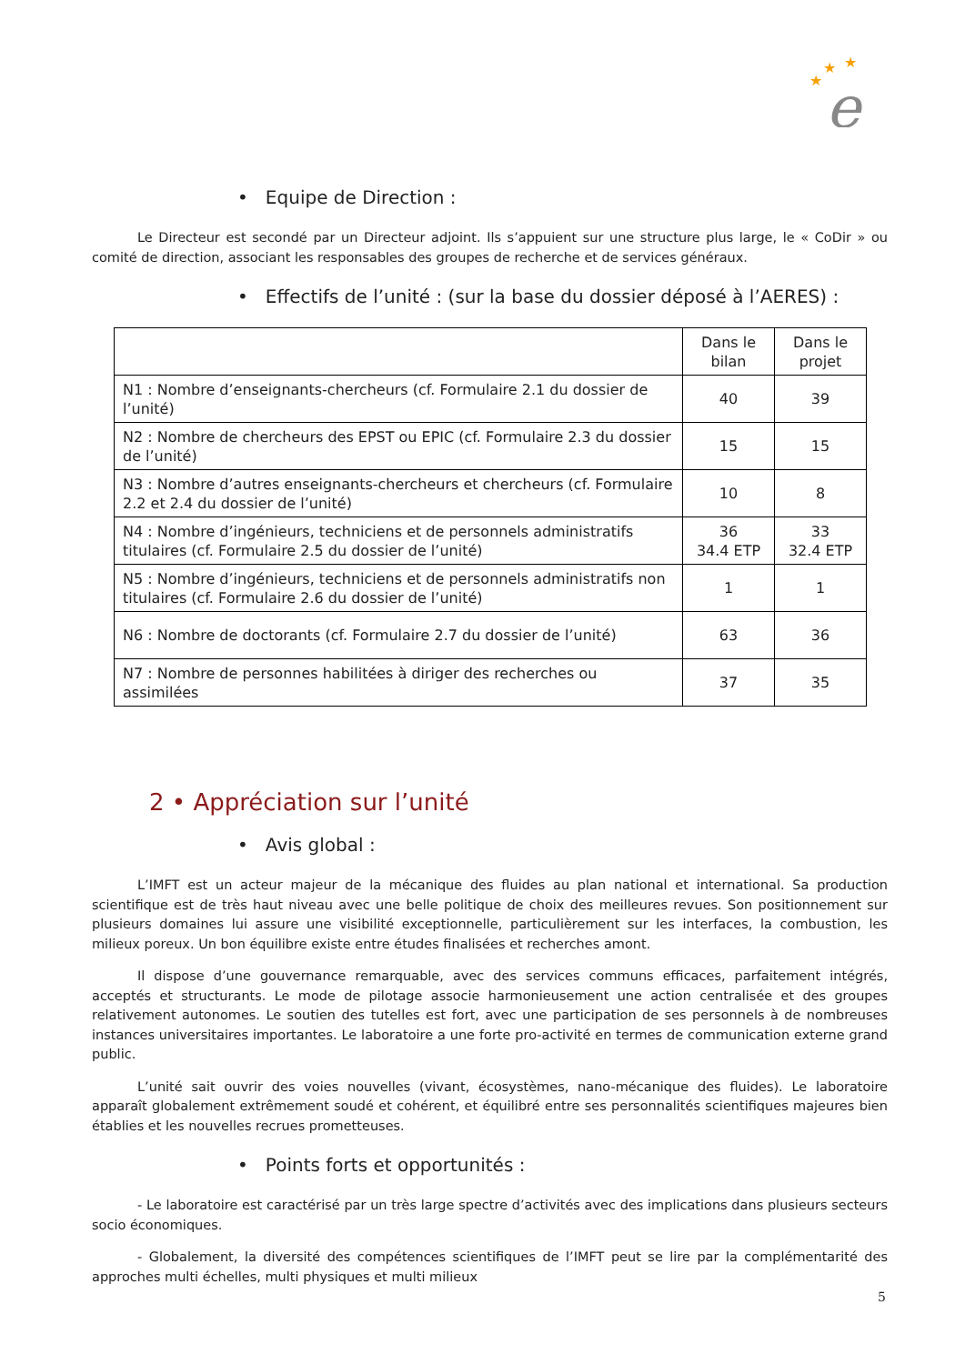★
★
★
e
• Equipe de Direction :
Le Directeur est secondé par un Directeur adjoint. Ils s’appuient sur une structure plus large, le « CoDir » ou comité de direction, associant les responsables des groupes de recherche et de services généraux.
• Effectifs de l’unité : (sur la base du dossier déposé à l’AERES) :
| | Dans le bilan | Dans le projet |
| N1 : Nombre d’enseignants-chercheurs (cf. Formulaire 2.1 du dossier de l’unité) | 40 | 39 |
| N2 : Nombre de chercheurs des EPST ou EPIC (cf. Formulaire 2.3 du dossier de l’unité) | 15 | 15 |
| N3 : Nombre d’autres enseignants-chercheurs et chercheurs (cf. Formulaire 2.2 et 2.4 du dossier de l’unité) | 10 | 8 |
| N4 : Nombre d’ingénieurs, techniciens et de personnels administratifs titulaires (cf. Formulaire 2.5 du dossier de l’unité) | 36 34.4 ETP | 33 32.4 ETP |
| N5 : Nombre d’ingénieurs, techniciens et de personnels administratifs non titulaires (cf. Formulaire 2.6 du dossier de l’unité) | 1 | 1 |
| N6 : Nombre de doctorants (cf. Formulaire 2.7 du dossier de l’unité) | 63 | 36 |
| N7 : Nombre de personnes habilitées à diriger des recherches ou assimilées | 37 | 35 |
2 • Appréciation sur l’unité
• Avis global :
L’IMFT est un acteur majeur de la mécanique des fluides au plan national et international. Sa production scientifique est de très haut niveau avec une belle politique de choix des meilleures revues. Son positionnement sur plusieurs domaines lui assure une visibilité exceptionnelle, particulièrement sur les interfaces, la combustion, les milieux poreux. Un bon équilibre existe entre études finalisées et recherches amont.
Il dispose d’une gouvernance remarquable, avec des services communs efficaces, parfaitement intégrés, acceptés et structurants. Le mode de pilotage associe harmonieusement une action centralisée et des groupes relativement autonomes. Le soutien des tutelles est fort, avec une participation de ses personnels à de nombreuses instances universitaires importantes. Le laboratoire a une forte pro-activité en termes de communication externe grand public.
L’unité sait ouvrir des voies nouvelles (vivant, écosystèmes, nano-mécanique des fluides). Le laboratoire apparaît globalement extrêmement soudé et cohérent, et équilibré entre ses personnalités scientifiques majeures bien établies et les nouvelles recrues prometteuses.
• Points forts et opportunités :
- Le laboratoire est caractérisé par un très large spectre d’activités avec des implications dans plusieurs secteurs socio économiques.
- Globalement, la diversité des compétences scientifiques de l’IMFT peut se lire par la complémentarité des approches multi échelles, multi physiques et multi milieux
5